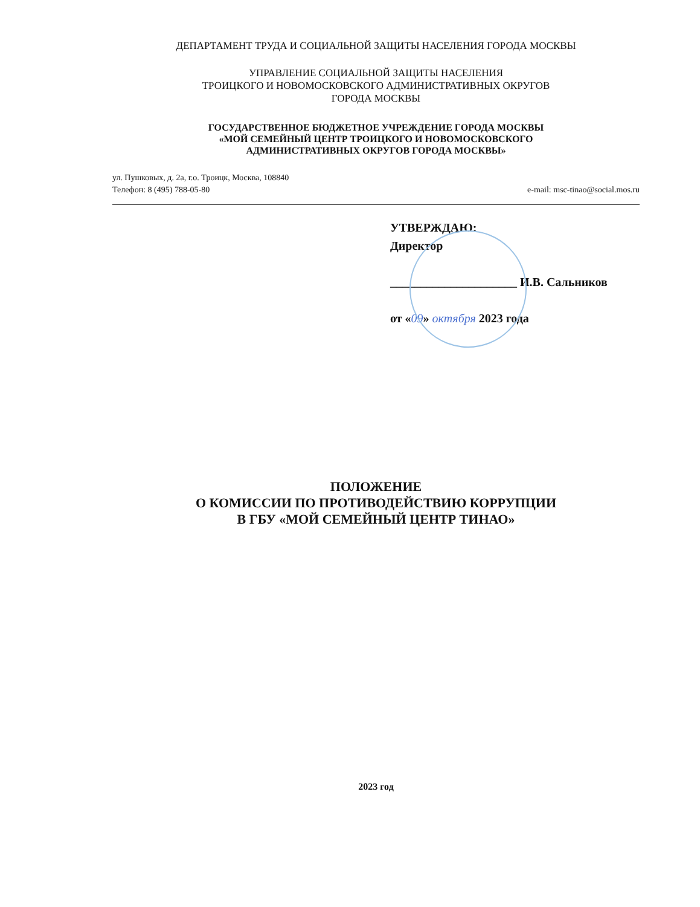ДЕПАРТАМЕНТ ТРУДА И СОЦИАЛЬНОЙ ЗАЩИТЫ НАСЕЛЕНИЯ ГОРОДА МОСКВЫ
УПРАВЛЕНИЕ СОЦИАЛЬНОЙ ЗАЩИТЫ НАСЕЛЕНИЯ
ТРОИЦКОГО И НОВОМОСКОВСКОГО АДМИНИСТРАТИВНЫХ ОКРУГОВ
ГОРОДА МОСКВЫ
ГОСУДАРСТВЕННОЕ БЮДЖЕТНОЕ УЧРЕЖДЕНИЕ ГОРОДА МОСКВЫ
«МОЙ СЕМЕЙНЫЙ ЦЕНТР ТРОИЦКОГО И НОВОМОСКОВСКОГО
АДМИНИСТРАТИВНЫХ ОКРУГОВ ГОРОДА МОСКВЫ»
ул. Пушковых, д. 2а, г.о. Троицк, Москва, 108840
Телефон: 8 (495) 788-05-80 e-mail: msc-tinao@social.mos.ru
УТВЕРЖДАЮ:
Директор
_____________________ И.В. Сальников
от «09» октября 2023 года
ПОЛОЖЕНИЕ
О КОМИССИИ ПО ПРОТИВОДЕЙСТВИЮ КОРРУПЦИИ
В ГБУ «МОЙ СЕМЕЙНЫЙ ЦЕНТР ТИНАО»
2023 год